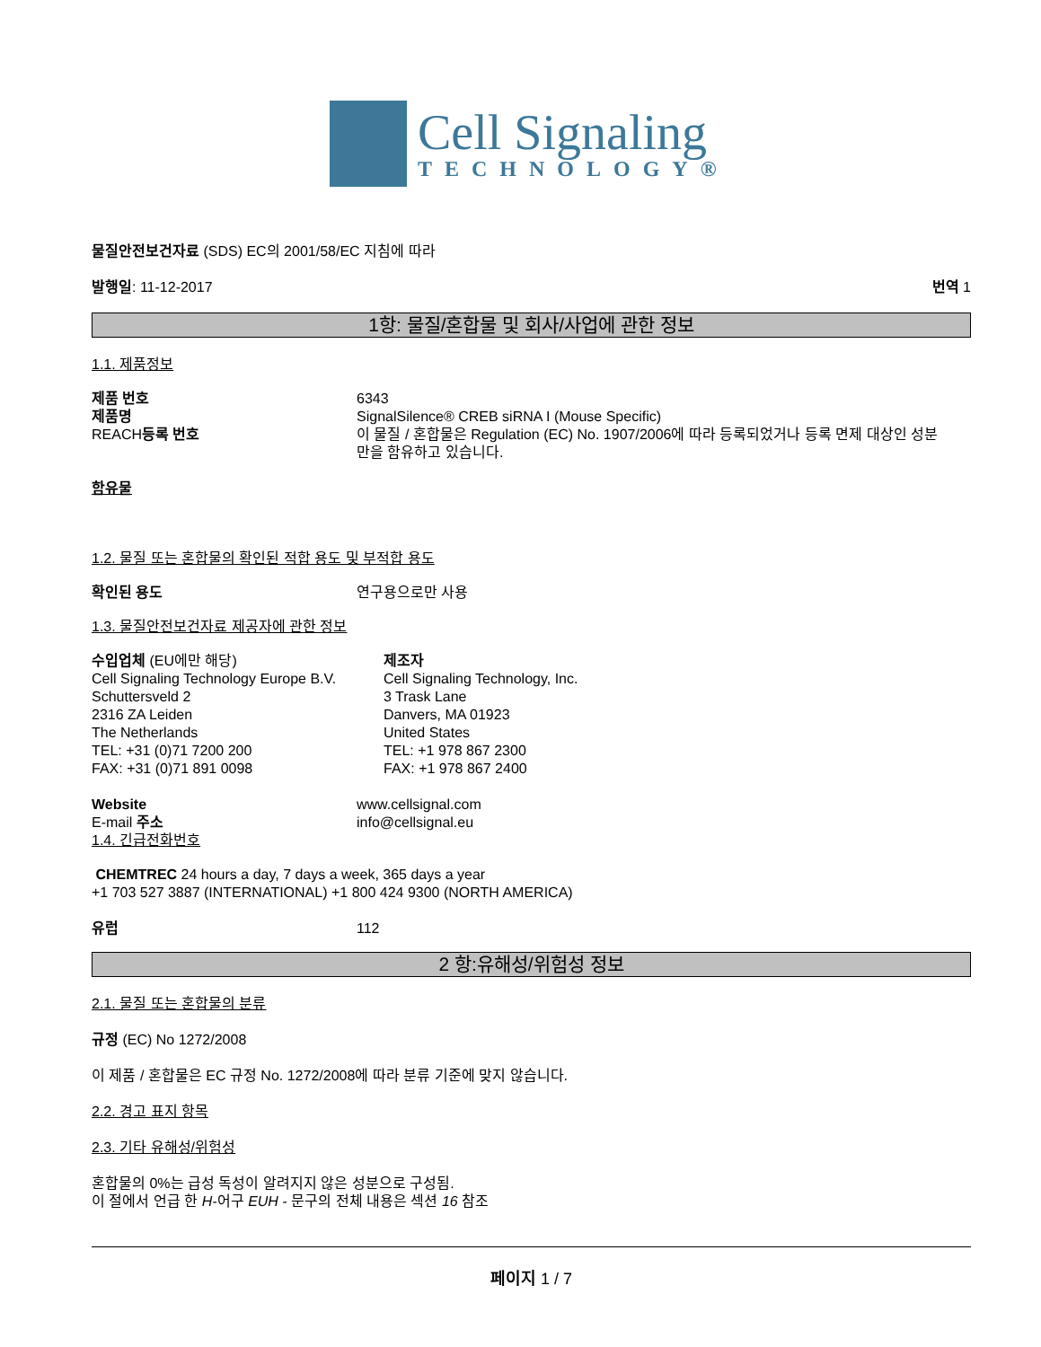Cell Signaling
TECHNOLOGY®
물질안전보건자료 (SDS) EC의 2001/58/EC 지침에 따라
발행일: 11-12-2017 번역 1
1항: 물질/혼합물 및 회사/사업에 관한 정보
1.1. 제품정보
제품 번호 6343
제품명 SignalSilence® CREB siRNA I (Mouse Specific)
REACH등록 번호 이 물질 / 혼합물은 Regulation (EC) No. 1907/2006에 따라 등록되었거나 등록 면제 대상인 성분만을 함유하고 있습니다.
함유물
1.2. 물질 또는 혼합물의 확인된 적합 용도 및 부적합 용도
확인된 용도 연구용으로만 사용
1.3. 물질안전보건자료 제공자에 관한 정보
수입업체 (EU에만 해당)
Cell Signaling Technology Europe B.V.
Schuttersveld 2
2316 ZA Leiden
The Netherlands
TEL: +31 (0)71 7200 200
FAX: +31 (0)71 891 0098
제조자
Cell Signaling Technology, Inc.
3 Trask Lane
Danvers, MA 01923
United States
TEL: +1 978 867 2300
FAX: +1 978 867 2400
Website www.cellsignal.com
E-mail 주소 info@cellsignal.eu
1.4. 긴급전화번호
CHEMTREC 24 hours a day, 7 days a week, 365 days a year
+1 703 527 3887 (INTERNATIONAL) +1 800 424 9300 (NORTH AMERICA)
유럽 112
2 항:유해성/위험성 정보
2.1. 물질 또는 혼합물의 분류
규정 (EC) No 1272/2008
이 제품 / 혼합물은 EC 규정 No. 1272/2008에 따라 분류 기준에 맞지 않습니다.
2.2. 경고 표지 항목
2.3. 기타 유해성/위험성
혼합물의 0%는 급성 독성이 알려지지 않은 성분으로 구성됨.
이 절에서 언급 한 H-어구 EUH - 문구의 전체 내용은 섹션 16 참조
페이지 1 / 7